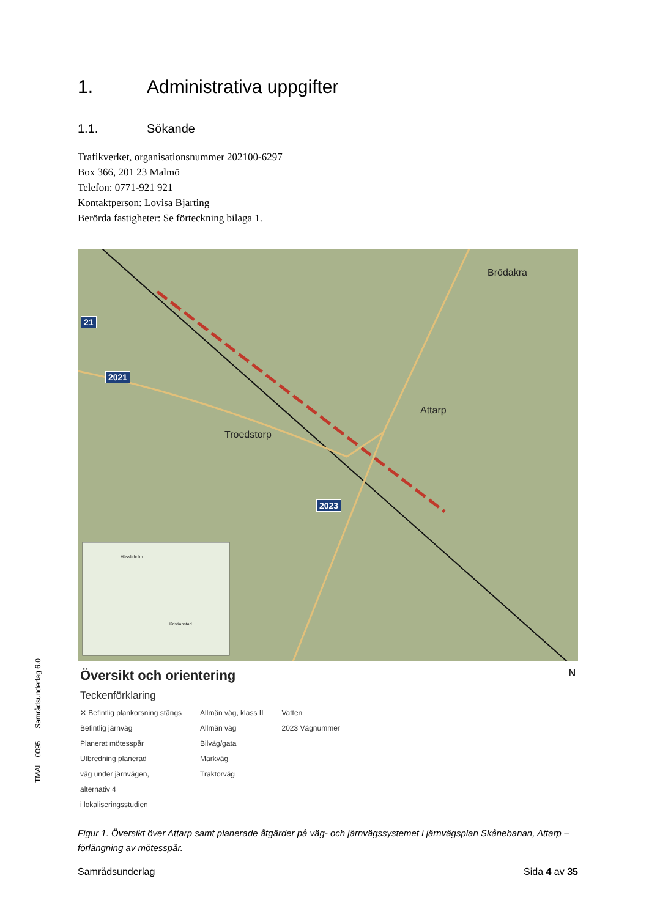1. Administrativa uppgifter
1.1. Sökande
Trafikverket, organisationsnummer 202100-6297
Box 366, 201 23 Malmö
Telefon: 0771-921 921
Kontaktperson: Lovisa Bjarting
Berörda fastigheter: Se förteckning bilaga 1.
21
2021
2023
Brödakra
Attarp
Troedstorp
Hässleholm
Kristianstad
Översikt och orientering N
Teckenförklaring
✕ Befintlig plankorsning stängs
Befintlig järnväg
Planerat mötesspår
Utbredning planerad
väg under järnvägen,
alternativ 4
i lokaliseringsstudien
Allmän väg, klass II
Allmän väg
Bilväg/gata
Markväg
Traktorväg
Vatten
2023 Vägnummer
Figur 1. Översikt över Attarp samt planerade åtgärder på väg- och järnvägssystemet i järnvägsplan Skånebanan, Attarp – förlängning av mötesspår.
Samrådsunderlag Sida 4 av 35
TMALL 0095 Samrådsunderlag 6.0